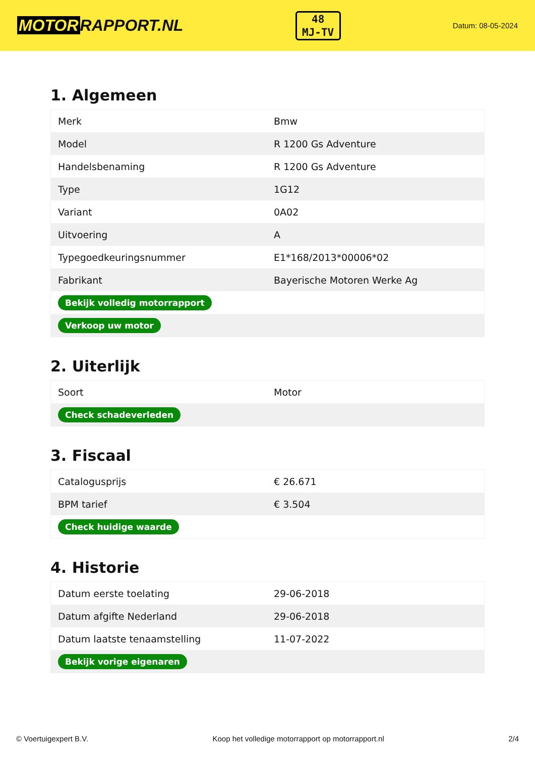MOTOR RAPPORT.NL
48
MJ-TV
Datum: 08-05-2024
1. Algemeen
| Merk | Bmw |
| Model | R 1200 Gs Adventure |
| Handelsbenaming | R 1200 Gs Adventure |
| Type | 1G12 |
| Variant | 0A02 |
| Uitvoering | A |
| Typegoedkeuringsnummer | E1*168/2013*00006*02 |
| Fabrikant | Bayerische Motoren Werke Ag |
| Bekijk volledig motorrapport | |
| Verkoop uw motor | |
2. Uiterlijk
| Soort | Motor |
| Check schadeverleden | |
3. Fiscaal
| Catalogusprijs | € 26.671 |
| BPM tarief | € 3.504 |
| Check huidige waarde | |
4. Historie
| Datum eerste toelating | 29-06-2018 |
| Datum afgifte Nederland | 29-06-2018 |
| Datum laatste tenaamstelling | 11-07-2022 |
| Bekijk vorige eigenaren | |
© Voertuigexpert B.V. Koop het volledige motorrapport op motorrapport.nl 2/4